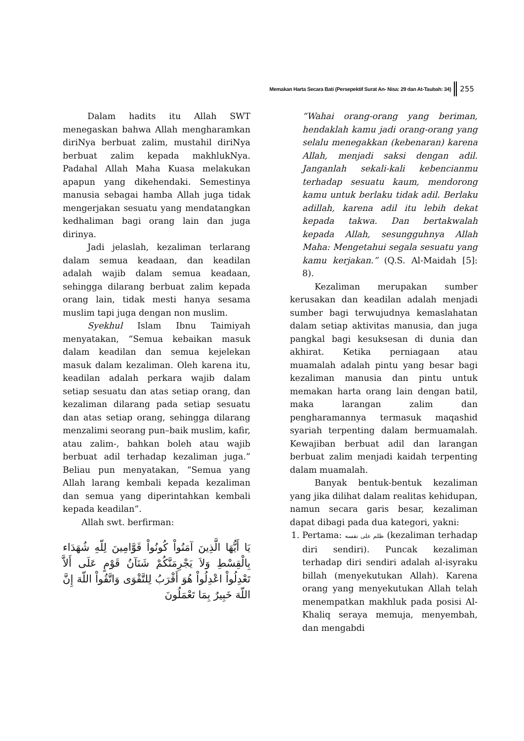Memakan Harta Secara Bati (Persepektif Surat An- Nisa: 29 dan At-Taubah: 34) 255
Dalam hadits itu Allah SWT menegaskan bahwa Allah mengharamkan diriNya berbuat zalim, mustahil diriNya berbuat zalim kepada makhlukNya. Padahal Allah Maha Kuasa melakukan apapun yang dikehendaki. Semestinya manusia sebagai hamba Allah juga tidak mengerjakan sesuatu yang mendatangkan kedhaliman bagi orang lain dan juga dirinya.
Jadi jelaslah, kezaliman terlarang dalam semua keadaan, dan keadilan adalah wajib dalam semua keadaan, sehingga dilarang berbuat zalim kepada orang lain, tidak mesti hanya sesama muslim tapi juga dengan non muslim.
Syekhul Islam Ibnu Taimiyah menyatakan, “Semua kebaikan masuk dalam keadilan dan semua kejelekan masuk dalam kezaliman. Oleh karena itu, keadilan adalah perkara wajib dalam setiap sesuatu dan atas setiap orang, dan kezaliman dilarang pada setiap sesuatu dan atas setiap orang, sehingga dilarang menzalimi seorang pun–baik muslim, kafir, atau zalim-, bahkan boleh atau wajib berbuat adil terhadap kezaliman juga.” Beliau pun menyatakan, “Semua yang Allah larang kembali kepada kezaliman dan semua yang diperintahkan kembali kepada keadilan”.
Allah swt. berfirman:
يَا أَيُّهَا الَّذِينَ آمَنُواْ كُونُواْ قَوَّامِينَ لِلّهِ شُهَدَاء بِالْقِسْطِ وَلاَ يَجْرِمَنَّكُمْ شَنَآنُ قَوْمٍ عَلَى أَلاَّ تَعْدِلُواْ اعْدِلُواْ هُوَ أَقْرَبُ لِلتَّقْوَى وَاتَّقُواْ اللّهَ إِنَّ اللّهَ خَبِيرٌ بِمَا تَعْمَلُونَ
“Wahai orang-orang yang beriman, hendaklah kamu jadi orang-orang yang selalu menegakkan (kebenaran) karena Allah, menjadi saksi dengan adil. Janganlah sekali-kali kebencianmu terhadap sesuatu kaum, mendorong kamu untuk berlaku tidak adil. Berlaku adillah, karena adil itu lebih dekat kepada takwa. Dan bertakwalah kepada Allah, sesungguhnya Allah Maha: Mengetahui segala sesuatu yang kamu kerjakan.” (Q.S. Al-Maidah [5]: 8).
Kezaliman merupakan sumber kerusakan dan keadilan adalah menjadi sumber bagi terwujudnya kemaslahatan dalam setiap aktivitas manusia, dan juga pangkal bagi kesuksesan di dunia dan akhirat. Ketika perniagaan atau muamalah adalah pintu yang besar bagi kezaliman manusia dan pintu untuk memakan harta orang lain dengan batil, maka larangan zalim dan pengharamannya termasuk maqashid syariah terpenting dalam bermuamalah. Kewajiban berbuat adil dan larangan berbuat zalim menjadi kaidah terpenting dalam muamalah.
Banyak bentuk-bentuk kezaliman yang jika dilihat dalam realitas kehidupan, namun secara garis besar, kezaliman dapat dibagi pada dua kategori, yakni:
1. Pertama: ظلم على نفسه (kezaliman terhadap diri sendiri). Puncak kezaliman terhadap diri sendiri adalah al-isyraku billah (menyekutukan Allah). Karena orang yang menyekutukan Allah telah menempatkan makhluk pada posisi Al-Khaliq seraya memuja, menyembah, dan mengabdi